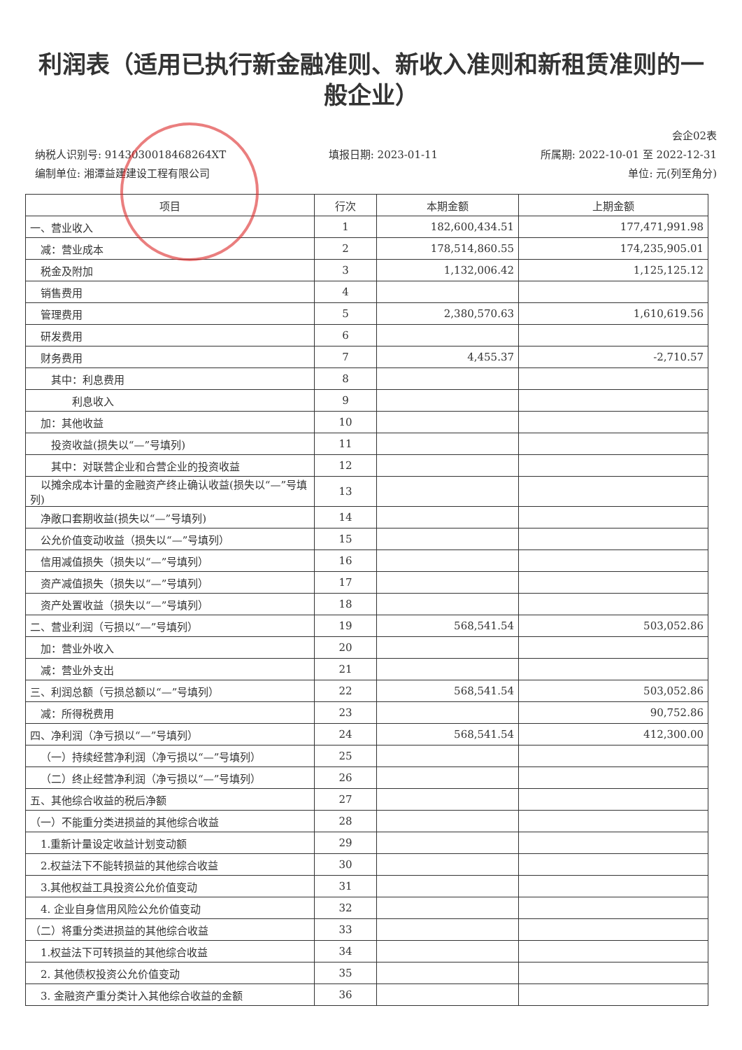利润表（适用已执行新金融准则、新收入准则和新租赁准则的一般企业）
会企02表
纳税人识别号: 91430300184682​64XT 填报日期: 2023-01-11 所属期: 2022-10-01 至 2022-12-31
编制单位: 湘潭益建建设工程有限公司 单位: 元(列至角分)
| 项目 | 行次 | 本期金额 | 上期金额 |
| --- | --- | --- | --- |
| 一、营业收入 | 1 | 182,600,434.51 | 177,471,991.98 |
| 减：营业成本 | 2 | 178,514,860.55 | 174,235,905.01 |
| 税金及附加 | 3 | 1,132,006.42 | 1,125,125.12 |
| 销售费用 | 4 | | |
| 管理费用 | 5 | 2,380,570.63 | 1,610,619.56 |
| 研发费用 | 6 | | |
| 财务费用 | 7 | 4,455.37 | -2,710.57 |
| 其中：利息费用 | 8 | | |
| 利息收入 | 9 | | |
| 加：其他收益 | 10 | | |
| 投资收益(损失以“—”号填列) | 11 | | |
| 其中：对联营企业和合营企业的投资收益 | 12 | | |
| 以摊余成本计量的金融资产终止确认收益(损失以“—”号填列) | 13 | | |
| 净敞口套期收益(损失以“—”号填列) | 14 | | |
| 公允价值变动收益（损失以“—”号填列） | 15 | | |
| 信用减值损失（损失以“—”号填列） | 16 | | |
| 资产减值损失（损失以“—”号填列） | 17 | | |
| 资产处置收益（损失以“—”号填列） | 18 | | |
| 二、营业利润（亏损以“—”号填列） | 19 | 568,541.54 | 503,052.86 |
| 加：营业外收入 | 20 | | |
| 减：营业外支出 | 21 | | |
| 三、利润总额（亏损总额以“—”号填列） | 22 | 568,541.54 | 503,052.86 |
| 减：所得税费用 | 23 | | 90,752.86 |
| 四、净利润（净亏损以“—”号填列） | 24 | 568,541.54 | 412,300.00 |
| （一）持续经营净利润（净亏损以“—”号填列） | 25 | | |
| （二）终止经营净利润（净亏损以“—”号填列） | 26 | | |
| 五、其他综合收益的税后净额 | 27 | | |
| （一）不能重分类进损益的其他综合收益 | 28 | | |
| 1.重新计量设定收益计划变动额 | 29 | | |
| 2.权益法下不能转损益的其他综合收益 | 30 | | |
| 3.其他权益工具投资公允价值变动 | 31 | | |
| 4. 企业自身信用风险公允价值变动 | 32 | | |
| （二）将重分类进损益的其他综合收益 | 33 | | |
| 1.权益法下可转损益的其他综合收益 | 34 | | |
| 2. 其他债权投资公允价值变动 | 35 | | |
| 3. 金融资产重分类计入其他综合收益的金额 | 36 | | |